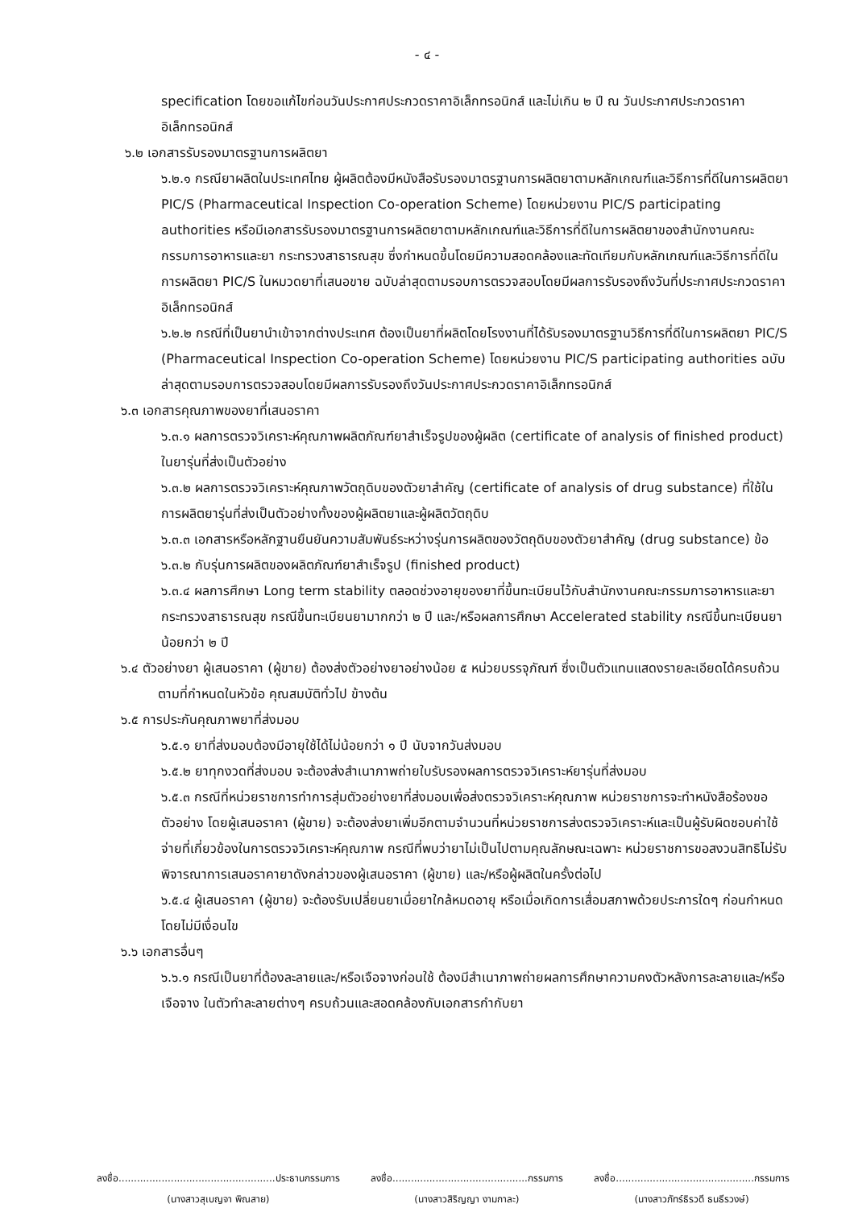- ๔ -
specification โดยขอแก้ไขก่อนวันประกาศประกวดราคาอิเล็กทรอนิกส์ และไม่เกิน ๒ ปี ณ วันประกาศประกวดราคาอิเล็กทรอนิกส์
๖.๒ เอกสารรับรองมาตรฐานการผลิตยา
๖.๒.๑ กรณียาผลิตในประเทศไทย ผู้ผลิตต้องมีหนังสือรับรองมาตรฐานการผลิตยาตามหลักเกณฑ์และวิธีการที่ดีในการผลิตยา PIC/S (Pharmaceutical Inspection Co-operation Scheme) โดยหน่วยงาน PIC/S participating authorities หรือมีเอกสารรับรองมาตรฐานการผลิตยาตามหลักเกณฑ์และวิธีการที่ดีในการผลิตยาของสำนักงานคณะกรรมการอาหารและยา กระทรวงสาธารณสุข ซึ่งกำหนดขึ้นโดยมีความสอดคล้องและทัดเทียมกับหลักเกณฑ์และวิธีการที่ดีในการผลิตยา PIC/S ในหมวดยาที่เสนอขาย ฉบับล่าสุดตามรอบการตรวจสอบโดยมีผลการรับรองถึงวันที่ประกาศประกวดราคาอิเล็กทรอนิกส์
๖.๒.๒ กรณีที่เป็นยานำเข้าจากต่างประเทศ ต้องเป็นยาที่ผลิตโดยโรงงานที่ได้รับรองมาตรฐานวิธีการที่ดีในการผลิตยา PIC/S (Pharmaceutical Inspection Co-operation Scheme) โดยหน่วยงาน PIC/S participating authorities ฉบับล่าสุดตามรอบการตรวจสอบโดยมีผลการรับรองถึงวันประกาศประกวดราคาอิเล็กทรอนิกส์
๖.๓ เอกสารคุณภาพของยาที่เสนอราคา
๖.๓.๑ ผลการตรวจวิเคราะห์คุณภาพผลิตภัณฑ์ยาสำเร็จรูปของผู้ผลิต (certificate of analysis of finished product) ในยารุ่นที่ส่งเป็นตัวอย่าง
๖.๓.๒ ผลการตรวจวิเคราะห์คุณภาพวัตถุดิบของตัวยาสำคัญ (certificate of analysis of drug substance) ที่ใช้ในการผลิตยารุ่นที่ส่งเป็นตัวอย่างทั้งของผู้ผลิตยาและผู้ผลิตวัตถุดิบ
๖.๓.๓ เอกสารหรือหลักฐานยืนยันความสัมพันธ์ระหว่างรุ่นการผลิตของวัตถุดิบของตัวยาสำคัญ (drug substance) ข้อ ๖.๓.๒ กับรุ่นการผลิตของผลิตภัณฑ์ยาสำเร็จรูป (finished product)
๖.๓.๔ ผลการศึกษา Long term stability ตลอดช่วงอายุของยาที่ขึ้นทะเบียนไว้กับสำนักงานคณะกรรมการอาหารและยา กระทรวงสาธารณสุข กรณีขึ้นทะเบียนยามากกว่า ๒ ปี และ/หรือผลการศึกษา Accelerated stability กรณีขึ้นทะเบียนยาน้อยกว่า ๒ ปี
๖.๔ ตัวอย่างยา ผู้เสนอราคา (ผู้ขาย) ต้องส่งตัวอย่างยาอย่างน้อย ๕ หน่วยบรรจุภัณฑ์ ซึ่งเป็นตัวแทนแสดงรายละเอียดได้ครบถ้วนตามที่กำหนดในหัวข้อ คุณสมบัติทั่วไป ข้างต้น
๖.๕ การประกันคุณภาพยาที่ส่งมอบ
๖.๕.๑ ยาที่ส่งมอบต้องมีอายุใช้ได้ไม่น้อยกว่า ๑ ปี นับจากวันส่งมอบ
๖.๕.๒ ยาทุกงวดที่ส่งมอบ จะต้องส่งสำเนาภาพถ่ายใบรับรองผลการตรวจวิเคราะห์ยารุ่นที่ส่งมอบ
๖.๕.๓ กรณีที่หน่วยราชการทำการสุ่มตัวอย่างยาที่ส่งมอบเพื่อส่งตรวจวิเคราะห์คุณภาพ หน่วยราชการจะทำหนังสือร้องขอตัวอย่าง โดยผู้เสนอราคา (ผู้ขาย) จะต้องส่งยาเพิ่มอีกตามจำนวนที่หน่วยราชการส่งตรวจวิเคราะห์และเป็นผู้รับผิดชอบค่าใช้จ่ายที่เกี่ยวข้องในการตรวจวิเคราะห์คุณภาพ กรณีที่พบว่ายาไม่เป็นไปตามคุณลักษณะเฉพาะ หน่วยราชการขอสงวนสิทธิไม่รับพิจารณาการเสนอราคายาดังกล่าวของผู้เสนอราคา (ผู้ขาย) และ/หรือผู้ผลิตในครั้งต่อไป
๖.๕.๔ ผู้เสนอราคา (ผู้ขาย) จะต้องรับเปลี่ยนยาเมื่อยาใกล้หมดอายุ หรือเมื่อเกิดการเสื่อมสภาพด้วยประการใดๆ ก่อนกำหนดโดยไม่มีเงื่อนไข
๖.๖ เอกสารอื่นๆ
๖.๖.๑ กรณีเป็นยาที่ต้องละลายและ/หรือเจือจางก่อนใช้ ต้องมีสำเนาภาพถ่ายผลการศึกษาความคงตัวหลังการละลายและ/หรือเจือจาง ในตัวทำละลายต่างๆ ครบถ้วนและสอดคล้องกับเอกสารกำกับยา
ลงชื่อ...................................................ประธานกรรมการ
(นางสาวสุเบญจา พิณสาย)
ลงชื่อ............................................กรรมการ
(นางสาวสิริญญา งามกาละ)
ลงชื่อ.............................................กรรมการ
(นางสาวภัทร์ธิรวดี ธนธีรวงษ์)